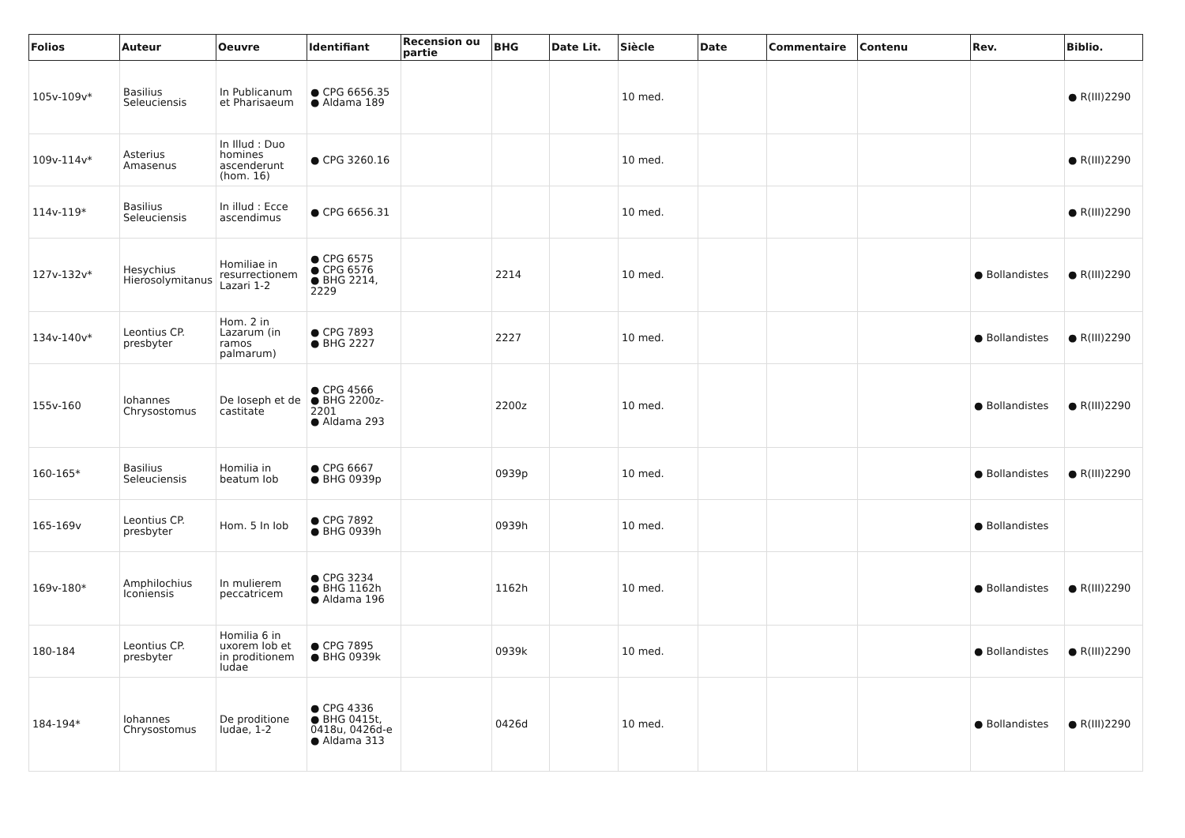| Folios | Auteur | Oeuvre | Identifiant | Recension ou partie | BHG | Date Lit. | Siècle | Date | Commentaire | Contenu | Rev. | Biblio. |
| --- | --- | --- | --- | --- | --- | --- | --- | --- | --- | --- | --- | --- |
| 105v-109v* | Basilius Seleuciensis | In Publicanum et Pharisaeum | ● CPG 6656.35 ● Aldama 189 | | | | 10 med. | | | | | ● R(III)2290 |
| 109v-114v* | Asterius Amasenus | In Illud : Duo homines ascenderunt (hom. 16) | ● CPG 3260.16 | | | | 10 med. | | | | | ● R(III)2290 |
| 114v-119* | Basilius Seleuciensis | In illud : Ecce ascendimus | ● CPG 6656.31 | | | | 10 med. | | | | | ● R(III)2290 |
| 127v-132v* | Hesychius Hierosolymitanus | Homiliae in resurrectionem Lazari 1-2 | ● CPG 6575 ● CPG 6576 ● BHG 2214, 2229 | | 2214 | | 10 med. | | | | ● Bollandistes | ● R(III)2290 |
| 134v-140v* | Leontius CP. presbyter | Hom. 2 in Lazarum (in ramos palmarum) | ● CPG 7893 ● BHG 2227 | | 2227 | | 10 med. | | | | ● Bollandistes | ● R(III)2290 |
| 155v-160 | Iohannes Chrysostomus | De Ioseph et de castitate | ● CPG 4566 ● BHG 2200z-2201 ● Aldama 293 | | 2200z | | 10 med. | | | | ● Bollandistes | ● R(III)2290 |
| 160-165* | Basilius Seleuciensis | Homilia in beatum Iob | ● CPG 6667 ● BHG 0939p | | 0939p | | 10 med. | | | | ● Bollandistes | ● R(III)2290 |
| 165-169v | Leontius CP. presbyter | Hom. 5 In Iob | ● CPG 7892 ● BHG 0939h | | 0939h | | 10 med. | | | | ● Bollandistes | |
| 169v-180* | Amphilochius Iconiensis | In mulierem peccatricem | ● CPG 3234 ● BHG 1162h ● Aldama 196 | | 1162h | | 10 med. | | | | ● Bollandistes | ● R(III)2290 |
| 180-184 | Leontius CP. presbyter | Homilia 6 in uxorem Iob et in proditionem Iudae | ● CPG 7895 ● BHG 0939k | | 0939k | | 10 med. | | | | ● Bollandistes | ● R(III)2290 |
| 184-194* | Iohannes Chrysostomus | De proditione Iudae, 1-2 | ● CPG 4336 ● BHG 0415t, 0418u, 0426d-e ● Aldama 313 | | 0426d | | 10 med. | | | | ● Bollandistes | ● R(III)2290 |